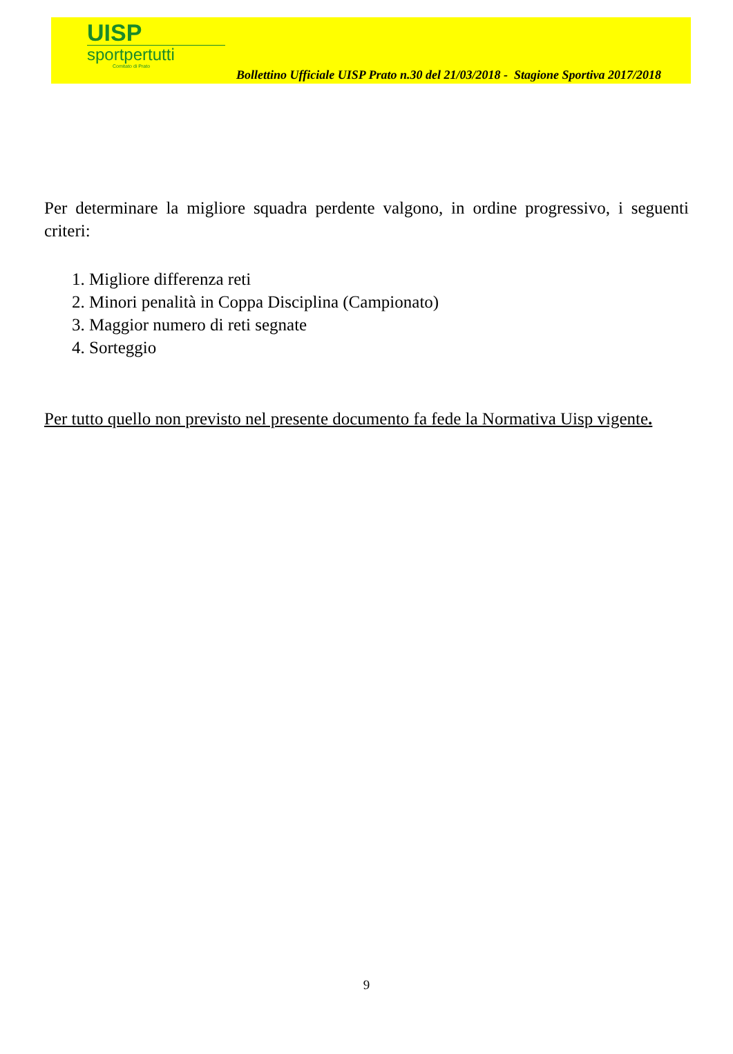UISP
sportpertutti
Comitato di Prato
Bollettino Ufficiale UISP Prato n.30 del 21/03/2018 - Stagione Sportiva 2017/2018
Per determinare la migliore squadra perdente valgono, in ordine progressivo, i seguenti criteri:
1. Migliore differenza reti
2. Minori penalità in Coppa Disciplina (Campionato)
3. Maggior numero di reti segnate
4. Sorteggio
Per tutto quello non previsto nel presente documento fa fede la Normativa Uisp vigente.
9